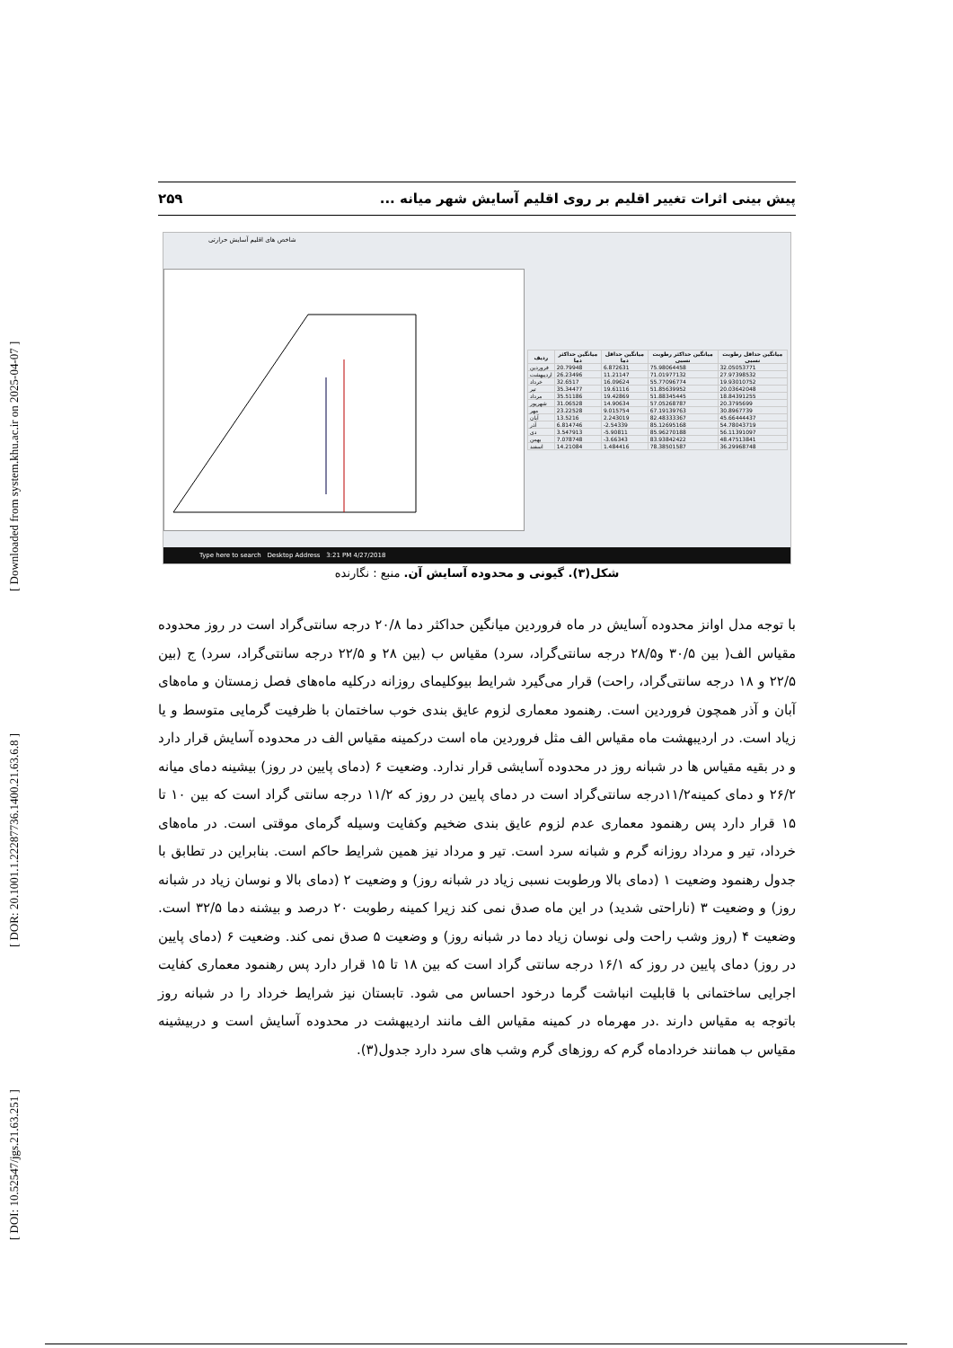[ DOI: 10.52547/jgs.21.63.251 ] [ DOR: 20.1001.1.22287736.1400.21.63.6.8 ] [ Downloaded from system.khu.ac.ir on 2025-04-07 ]
پیش بینی اثرات تغییر اقلیم بر روی اقلیم آسایش شهر میانه ... ۲۵۹
شاخص های اقلیم آسایش حرارتی
| ردیف | میانگین حداکثر دما | میانگین حداقل دما | میانگین حداکثر رطوبت نسبی | میانگین حداقل رطوبت نسبی |
| --- | --- | --- | --- | --- |
| فروردین | 20.79948 | 6.872631 | 75.98064458 | 32.05053771 |
| اردیبهشت | 26.23496 | 11.21147 | 71.01977132 | 27.97398532 |
| خرداد | 32.6517 | 16.09624 | 55.77096774 | 19.93010752 |
| تیر | 35.34477 | 19.61116 | 51.85639952 | 20.03642048 |
| مرداد | 35.51186 | 19.42869 | 51.88345445 | 18.84391255 |
| شهریور | 31.06528 | 14.90634 | 57.05268787 | 20.3795699 |
| مهر | 23.22528 | 9.015754 | 67.19139763 | 30.8967739 |
| آبان | 13.5216 | 2.243019 | 82.48333367 | 45.66444437 |
| آذر | 6.814746 | -2.54339 | 85.12695168 | 54.78043719 |
| دی | 3.547913 | -5.90811 | 85.96270188 | 56.11391097 |
| بهمن | 7.078748 | -3.66343 | 83.93842422 | 48.47513841 |
| اسفند | 14.21084 | 1.484416 | 78.38501587 | 36.29968748 |
Type here to search Desktop Address 3:21 PM 4/27/2018
شکل(۳). گیونی و محدوده آسایش آن. منبع : نگارنده
با توجه مدل اوانز محدوده آسایش در ماه فروردین میانگین حداکثر دما ۲۰/۸ درجه سانتی‌گراد است در روز محدوده مقیاس الف( بین ۳۰/۵ و۲۸/۵ درجه سانتی‌گراد، سرد) مقیاس ب (بین ۲۸ و ۲۲/۵ درجه سانتی‌گراد، سرد) ج (بین ۲۲/۵ و ۱۸ درجه سانتی‌گراد، راحت) قرار می‌گیرد شرایط بیوکلیمای روزانه درکلیه ماه‌های فصل زمستان و ماه‌های آبان و آذر همچون فروردین است. رهنمود معماری لزوم عایق بندی خوب ساختمان با ظرفیت گرمایی متوسط و یا زیاد است. در اردیبهشت ماه مقیاس الف مثل فروردین ماه است درکمینه مقیاس الف در محدوده آسایش قرار دارد و در بقیه مقیاس ها در شبانه روز در محدوده آسایشی قرار ندارد. وضعیت ۶ (دمای پایین در روز) بیشینه دمای میانه ۲۶/۲ و دمای کمینه۱۱/۲درجه سانتی‌گراد است در دمای پایین در روز که ۱۱/۲ درجه سانتی گراد است که بین ۱۰ تا ۱۵ قرار دارد پس رهنمود معماری عدم لزوم عایق بندی ضخیم وکفایت وسیله گرمای موقتی است. در ماه‌های خرداد، تیر و مرداد روزانه گرم و شبانه سرد است. تیر و مرداد نیز همین شرایط حاکم است. بنابراین در تطابق با جدول رهنمود وضعیت ۱ (دمای بالا ورطوبت نسبی زیاد در شبانه روز) و وضعیت ۲ (دمای بالا و نوسان زیاد در شبانه روز) و وضعیت ۳ (ناراحتی شدید) در این ماه صدق نمی کند زیرا کمینه رطوبت ۲۰ درصد و بیشنه دما ۳۲/۵ است. وضعیت ۴ (روز وشب راحت ولی نوسان زیاد دما در شبانه روز) و وضعیت ۵ صدق نمی کند. وضعیت ۶ (دمای پایین در روز) دمای پایین در روز که ۱۶/۱ درجه سانتی گراد است که بین ۱۸ تا ۱۵ قرار دارد پس رهنمود معماری کفایت اجرایی ساختمانی با قابلیت انباشت گرما درخود احساس می شود. تابستان نیز شرایط خرداد را در شبانه روز باتوجه به مقیاس دارند .در مهرماه در کمینه مقیاس الف مانند اردیبهشت در محدوده آسایش است و دربیشینه مقیاس ب همانند خردادماه گرم که روزهای گرم وشب های سرد دارد جدول(۳).